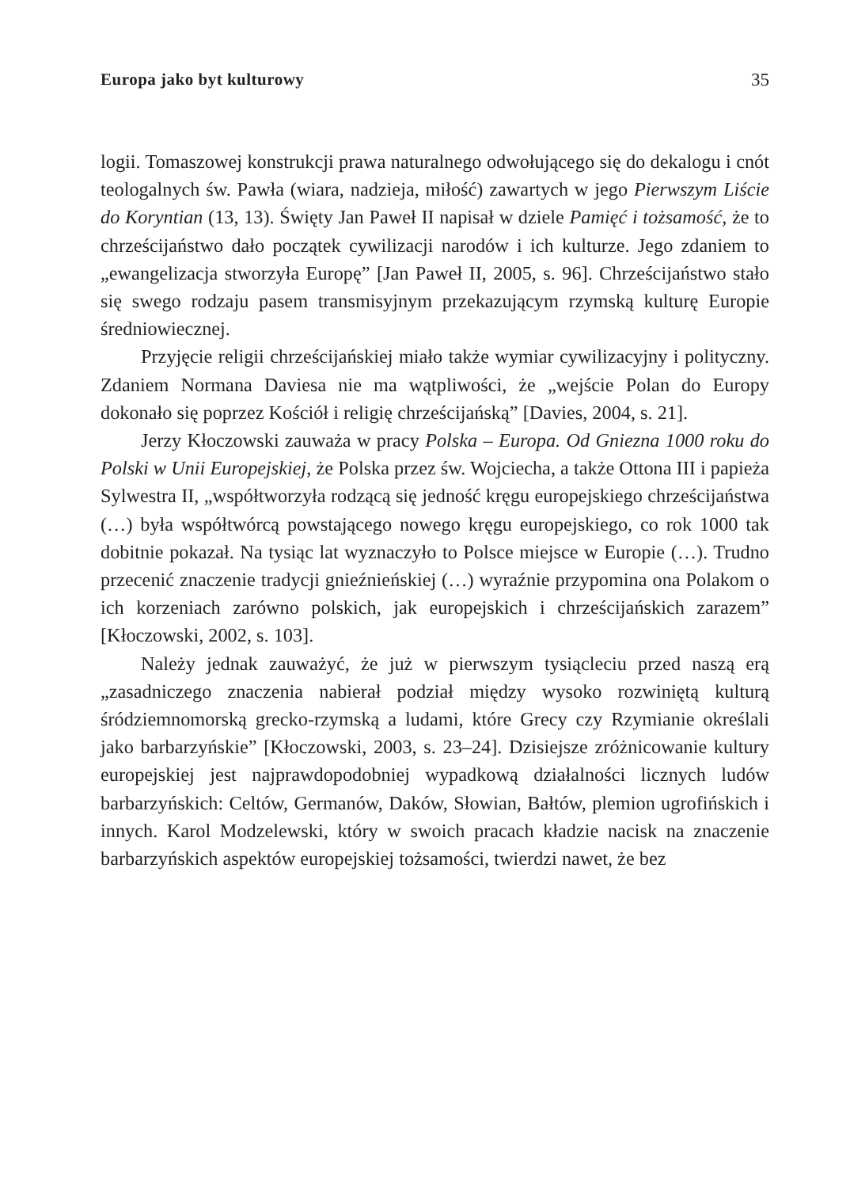Europa jako byt kulturowy 35
logii. Tomaszowej konstrukcji prawa naturalnego odwołującego się do dekalogu i cnót teologalnych św. Pawła (wiara, nadzieja, miłość) zawartych w jego Pierwszym Liście do Koryntian (13, 13). Święty Jan Paweł II napisał w dziele Pamięć i tożsamość, że to chrześcijaństwo dało początek cywilizacji narodów i ich kulturze. Jego zdaniem to „ewangelizacja stworzyła Europę” [Jan Paweł II, 2005, s. 96]. Chrześcijaństwo stało się swego rodzaju pasem transmisyjnym przekazującym rzymską kulturę Europie średniowiecznej.
Przyjęcie religii chrześcijańskiej miało także wymiar cywilizacyjny i polityczny. Zdaniem Normana Daviesa nie ma wątpliwości, że „wejście Polan do Europy dokonało się poprzez Kościół i religię chrześcijańską” [Davies, 2004, s. 21].
Jerzy Kłoczowski zauważa w pracy Polska – Europa. Od Gniezna 1000 roku do Polski w Unii Europejskiej, że Polska przez św. Wojciecha, a także Ottona III i papieża Sylwestra II, „współtworzyła rodzącą się jedność kręgu europejskiego chrześcijaństwa (…) była współtwórcą powstającego nowego kręgu europejskiego, co rok 1000 tak dobitnie pokazał. Na tysiąc lat wyznaczyło to Polsce miejsce w Europie (…). Trudno przecenić znaczenie tradycji gnieźnieńskiej (…) wyraźnie przypomina ona Polakom o ich korzeniach zarówno polskich, jak europejskich i chrześcijańskich zarazem” [Kłoczowski, 2002, s. 103].
Należy jednak zauważyć, że już w pierwszym tysiącleciu przed naszą erą „zasadniczego znaczenia nabierał podział między wysoko rozwiniętą kulturą śródziemnomorską grecko-rzymską a ludami, które Grecy czy Rzymianie określali jako barbarzyńskie” [Kłoczowski, 2003, s. 23–24]. Dzisiejsze zróżnicowanie kultury europejskiej jest najprawdopodobniej wypadkową działalności licznych ludów barbarzyńskich: Celtów, Germanów, Daków, Słowian, Bałtów, plemion ugrofińskich i innych. Karol Modzelewski, który w swoich pracach kładzie nacisk na znaczenie barbarzyńskich aspektów europejskiej tożsamości, twierdzi nawet, że bez